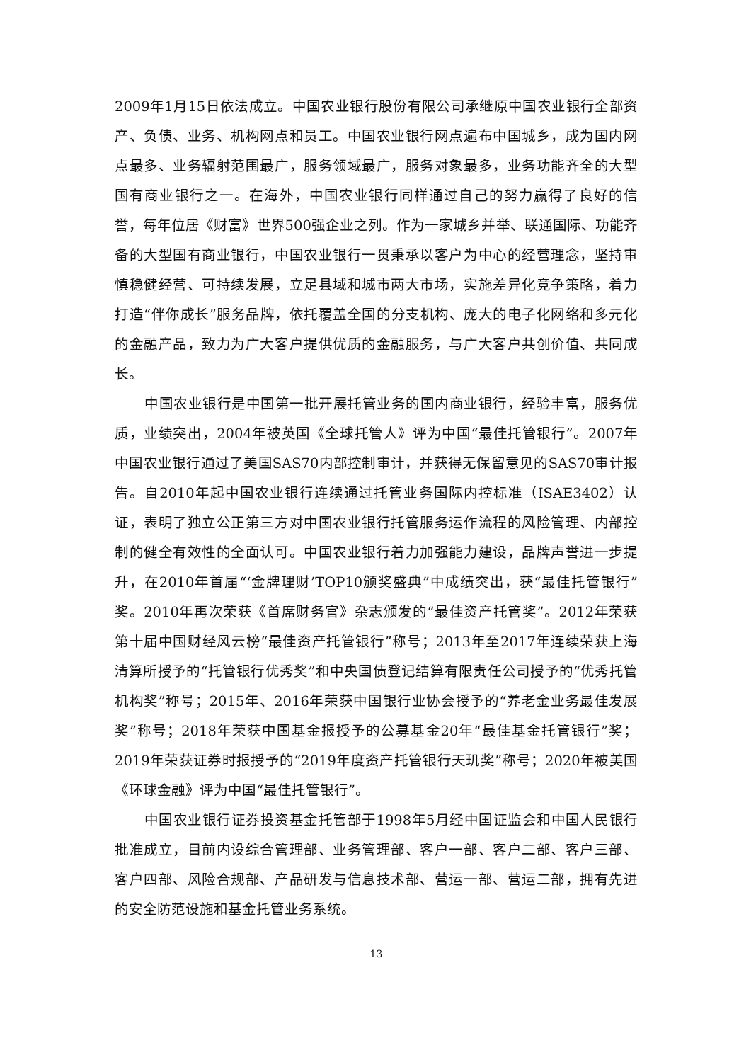2009年1月15日依法成立。中国农业银行股份有限公司承继原中国农业银行全部资产、负债、业务、机构网点和员工。中国农业银行网点遍布中国城乡，成为国内网点最多、业务辐射范围最广，服务领域最广，服务对象最多，业务功能齐全的大型国有商业银行之一。在海外，中国农业银行同样通过自己的努力赢得了良好的信誉，每年位居《财富》世界500强企业之列。作为一家城乡并举、联通国际、功能齐备的大型国有商业银行，中国农业银行一贯秉承以客户为中心的经营理念，坚持审慎稳健经营、可持续发展，立足县域和城市两大市场，实施差异化竞争策略，着力打造“伴你成长”服务品牌，依托覆盖全国的分支机构、庞大的电子化网络和多元化的金融产品，致力为广大客户提供优质的金融服务，与广大客户共创价值、共同成长。
中国农业银行是中国第一批开展托管业务的国内商业银行，经验丰富，服务优质，业绩突出，2004年被英国《全球托管人》评为中国“最佳托管银行”。2007年中国农业银行通过了美国SAS70内部控制审计，并获得无保留意见的SAS70审计报告。自2010年起中国农业银行连续通过托管业务国际内控标准（ISAE3402）认证，表明了独立公正第三方对中国农业银行托管服务运作流程的风险管理、内部控制的健全有效性的全面认可。中国农业银行着力加强能力建设，品牌声誉进一步提升，在2010年首届“‘金牌理财’TOP10颁奖盛典”中成绩突出，获“最佳托管银行”奖。2010年再次荣获《首席财务官》杂志颁发的“最佳资产托管奖”。2012年荣获第十届中国财经风云榜“最佳资产托管银行”称号；2013年至2017年连续荣获上海清算所授予的“托管银行优秀奖”和中央国债登记结算有限责任公司授予的“优秀托管机构奖”称号；2015年、2016年荣获中国银行业协会授予的“养老金业务最佳发展奖”称号；2018年荣获中国基金报授予的公募基金20年“最佳基金托管银行”奖；2019年荣获证券时报授予的“2019年度资产托管银行天玑奖”称号；2020年被美国《环球金融》评为中国“最佳托管银行”。
中国农业银行证券投资基金托管部于1998年5月经中国证监会和中国人民银行批准成立，目前内设综合管理部、业务管理部、客户一部、客户二部、客户三部、客户四部、风险合规部、产品研发与信息技术部、营运一部、营运二部，拥有先进的安全防范设施和基金托管业务系统。
13